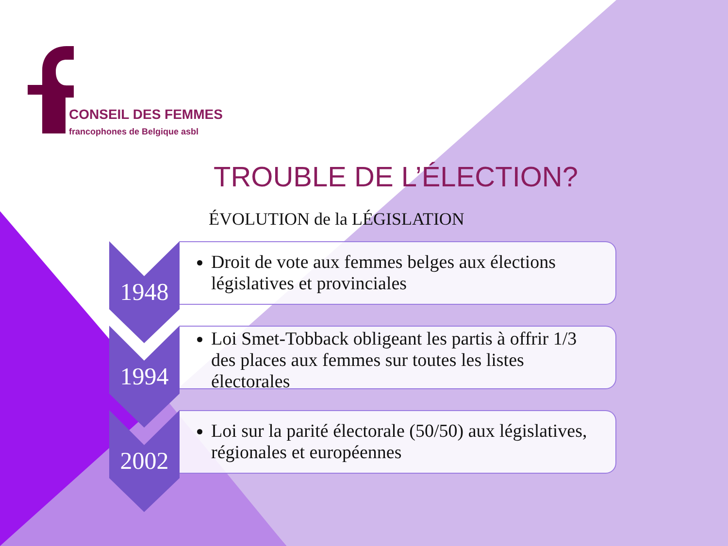CONSEIL DES FEMMES
francophones de Belgique asbl
TROUBLE DE L’ÉLECTION?
ÉVOLUTION de la LÉGISLATION
1948
Droit de vote aux femmes belges aux élections législatives et provinciales
1994
Loi Smet-Tobback obligeant les partis à offrir 1/3 des places aux femmes sur toutes les listes électorales
2002
Loi sur la parité électorale (50/50) aux législatives, régionales et européennes